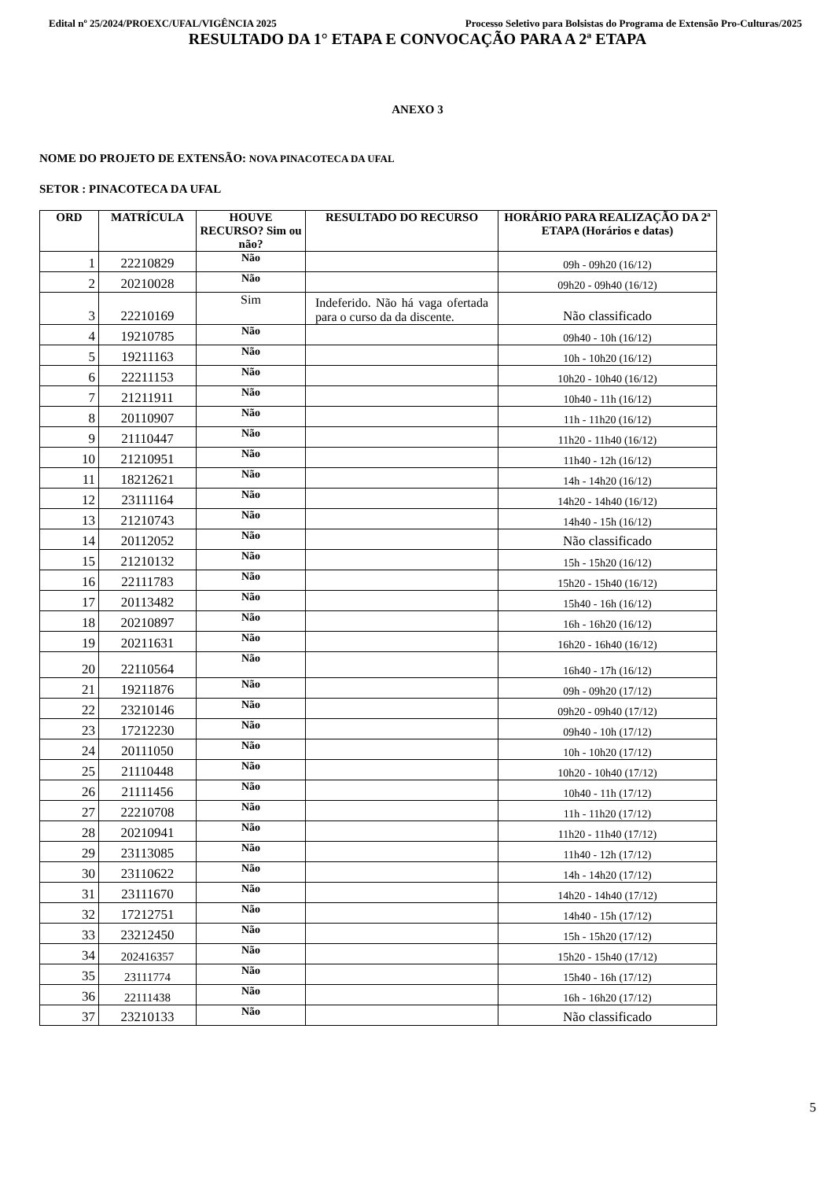Edital nº 25/2024/PROEXC/UFAL/VIGÊNCIA 2025 Processo Seletivo para Bolsistas do Programa de Extensão Pro-Culturas/2025
RESULTADO DA 1° ETAPA E CONVOCAÇÃO PARA A 2ª ETAPA
ANEXO 3
NOME DO PROJETO DE EXTENSÃO: NOVA PINACOTECA DA UFAL
SETOR : PINACOTECA DA UFAL
| ORD | MATRÍCULA | HOUVE RECURSO? Sim ou não? | RESULTADO DO RECURSO | HORÁRIO PARA REALIZAÇÃO DA 2ª ETAPA (Horários e datas) |
| --- | --- | --- | --- | --- |
| 1 | 22210829 | Não | | 09h - 09h20 (16/12) |
| 2 | 20210028 | Não | | 09h20 - 09h40 (16/12) |
| 3 | 22210169 | Sim | Indeferido. Não há vaga ofertada para o curso da da discente. | Não classificado |
| 4 | 19210785 | Não | | 09h40 - 10h (16/12) |
| 5 | 19211163 | Não | | 10h - 10h20 (16/12) |
| 6 | 22211153 | Não | | 10h20 - 10h40 (16/12) |
| 7 | 21211911 | Não | | 10h40 - 11h (16/12) |
| 8 | 20110907 | Não | | 11h - 11h20 (16/12) |
| 9 | 21110447 | Não | | 11h20 - 11h40 (16/12) |
| 10 | 21210951 | Não | | 11h40 - 12h (16/12) |
| 11 | 18212621 | Não | | 14h - 14h20 (16/12) |
| 12 | 23111164 | Não | | 14h20 - 14h40 (16/12) |
| 13 | 21210743 | Não | | 14h40 - 15h (16/12) |
| 14 | 20112052 | Não | | Não classificado |
| 15 | 21210132 | Não | | 15h - 15h20 (16/12) |
| 16 | 22111783 | Não | | 15h20 - 15h40 (16/12) |
| 17 | 20113482 | Não | | 15h40 - 16h (16/12) |
| 18 | 20210897 | Não | | 16h - 16h20 (16/12) |
| 19 | 20211631 | Não | | 16h20 - 16h40 (16/12) |
| 20 | 22110564 | Não | | 16h40 - 17h (16/12) |
| 21 | 19211876 | Não | | 09h - 09h20 (17/12) |
| 22 | 23210146 | Não | | 09h20 - 09h40 (17/12) |
| 23 | 17212230 | Não | | 09h40 - 10h (17/12) |
| 24 | 20111050 | Não | | 10h - 10h20 (17/12) |
| 25 | 21110448 | Não | | 10h20 - 10h40 (17/12) |
| 26 | 21111456 | Não | | 10h40 - 11h (17/12) |
| 27 | 22210708 | Não | | 11h - 11h20 (17/12) |
| 28 | 20210941 | Não | | 11h20 - 11h40 (17/12) |
| 29 | 23113085 | Não | | 11h40 - 12h (17/12) |
| 30 | 23110622 | Não | | 14h - 14h20 (17/12) |
| 31 | 23111670 | Não | | 14h20 - 14h40 (17/12) |
| 32 | 17212751 | Não | | 14h40 - 15h (17/12) |
| 33 | 23212450 | Não | | 15h - 15h20 (17/12) |
| 34 | 202416357 | Não | | 15h20 - 15h40 (17/12) |
| 35 | 23111774 | Não | | 15h40 - 16h (17/12) |
| 36 | 22111438 | Não | | 16h - 16h20 (17/12) |
| 37 | 23210133 | Não | | Não classificado |
5